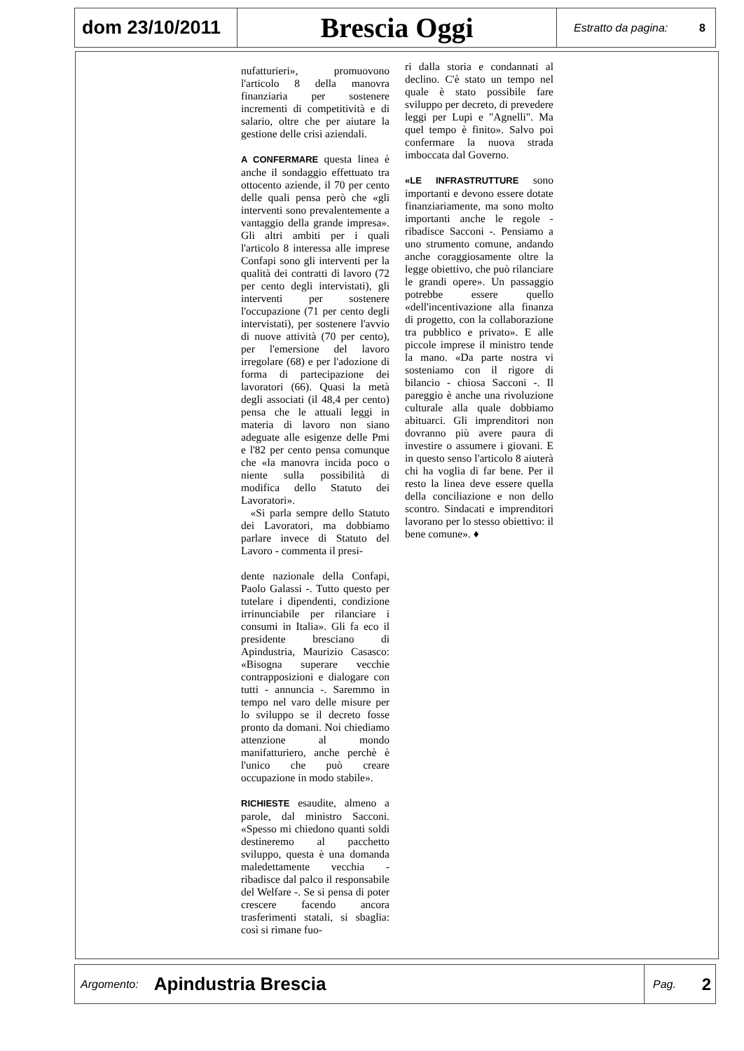dom 23/10/2011
Brescia Oggi
Estratto da pagina: 8
nufatturieri», promuovono l'articolo 8 della manovra finanziaria per sostenere incrementi di competitività e di salario, oltre che per aiutare la gestione delle crisi aziendali.
A CONFERMARE questa linea è anche il sondaggio effettuato tra ottocento aziende, il 70 per cento delle quali pensa però che «gli interventi sono prevalentemente a vantaggio della grande impresa». Gli altri ambiti per i quali l'articolo 8 interessa alle imprese Confapi sono gli interventi per la qualità dei contratti di lavoro (72 per cento degli intervistati), gli interventi per sostenere l'occupazione (71 per cento degli intervistati), per sostenere l'avvio di nuove attività (70 per cento), per l'emersione del lavoro irregolare (68) e per l'adozione di forma di partecipazione dei lavoratori (66). Quasi la metà degli associati (il 48,4 per cento) pensa che le attuali leggi in materia di lavoro non siano adeguate alle esigenze delle Pmi e l'82 per cento pensa comunque che «la manovra incida poco o niente sulla possibilità di modifica dello Statuto dei Lavoratori».
«Si parla sempre dello Statuto dei Lavoratori, ma dobbiamo parlare invece di Statuto del Lavoro - commenta il presi-
dente nazionale della Confapi, Paolo Galassi -. Tutto questo per tutelare i dipendenti, condizione irrinunciabile per rilanciare i consumi in Italia». Gli fa eco il presidente bresciano di Apindustria, Maurizio Casasco: «Bisogna superare vecchie contrapposizioni e dialogare con tutti - annuncia -. Saremmo in tempo nel varo delle misure per lo sviluppo se il decreto fosse pronto da domani. Noi chiediamo attenzione al mondo manifatturiero, anche perchè è l'unico che può creare occupazione in modo stabile».
RICHIESTE esaudite, almeno a parole, dal ministro Sacconi. «Spesso mi chiedono quanti soldi destineremo al pacchetto sviluppo, questa è una domanda maledettamente vecchia - ribadisce dal palco il responsabile del Welfare -. Se si pensa di poter crescere facendo ancora trasferimenti statali, si sbaglia: così si rimane fuo-
ri dalla storia e condannati al declino. C'è stato un tempo nel quale è stato possibile fare sviluppo per decreto, di prevedere leggi per Lupi e "Agnelli". Ma quel tempo è finito». Salvo poi confermare la nuova strada imboccata dal Governo.
«LE INFRASTRUTTURE sono importanti e devono essere dotate finanziariamente, ma sono molto importanti anche le regole - ribadisce Sacconi -. Pensiamo a uno strumento comune, andando anche coraggiosamente oltre la legge obiettivo, che può rilanciare le grandi opere». Un passaggio potrebbe essere quello «dell'incentivazione alla finanza di progetto, con la collaborazione tra pubblico e privato». E alle piccole imprese il ministro tende la mano. «Da parte nostra vi sosteniamo con il rigore di bilancio - chiosa Sacconi -. Il pareggio è anche una rivoluzione culturale alla quale dobbiamo abituarci. Gli imprenditori non dovranno più avere paura di investire o assumere i giovani. E in questo senso l'articolo 8 aiuterà chi ha voglia di far bene. Per il resto la linea deve essere quella della conciliazione e non dello scontro. Sindacati e imprenditori lavorano per lo stesso obiettivo: il bene comune». ♦
Argomento: Apindustria Brescia
Pag. 2